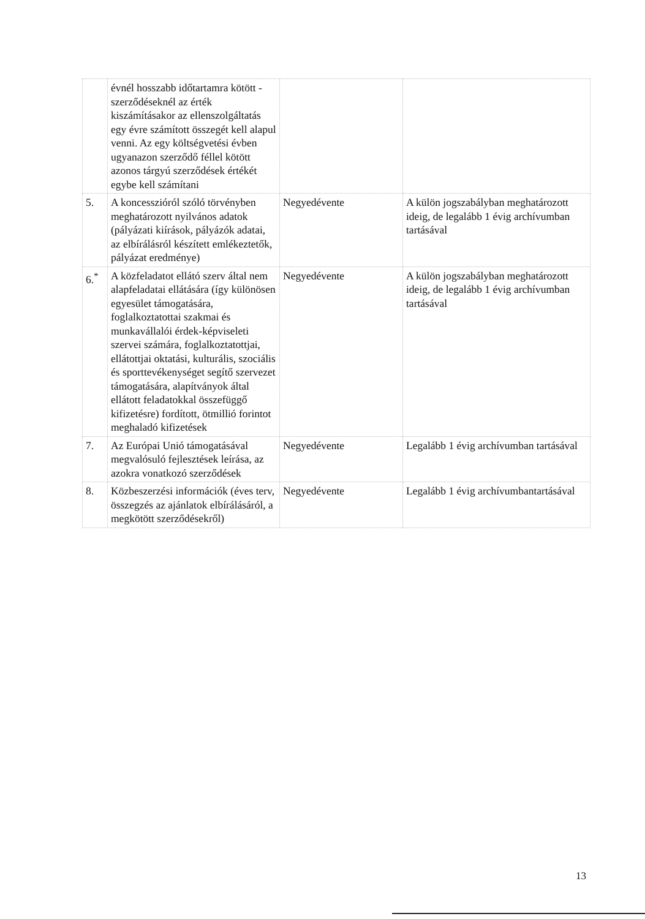| | évnél hosszabb időtartamra kötött - szerződéseknél az érték kiszámításakor az ellenszolgáltatás egy évre számított összegét kell alapul venni. Az egy költségvetési évben ugyanazon szerződő féllel kötött azonos tárgyú szerződések értékét egybe kell számítani | | |
| 5. | A koncesszióról szóló törvényben meghatározott nyilvános adatok (pályázati kiírások, pályázók adatai, az elbírálásról készített emlékeztetők, pályázat eredménye) | Negyedévente | A külön jogszabályban meghatározott ideig, de legalább 1 évig archívumban tartásával |
| 6.<sup>*</sup> | A közfeladatot ellátó szerv által nem alapfeladatai ellátására (így különösen egyesület támogatására, foglalkoztatottai szakmai és munkavállalói érdek-képviseleti szervei számára, foglalkoztatottjai, ellátottjai oktatási, kulturális, szociális és sporttevékenységet segítő szervezet támogatására, alapítványok által ellátott feladatokkal összefüggő kifizetésre) fordított, ötmillió forintot meghaladó kifizetések | Negyedévente | A külön jogszabályban meghatározott ideig, de legalább 1 évig archívumban tartásával |
| 7. | Az Európai Unió támogatásával megvalósuló fejlesztések leírása, az azokra vonatkozó szerződések | Negyedévente | Legalább 1 évig archívumban tartásával |
| 8. | Közbeszerzési információk (éves terv, összegzés az ajánlatok elbírálásáról, a megkötött szerződésekről) | Negyedévente | Legalább 1 évig archívumbantartásával |
13